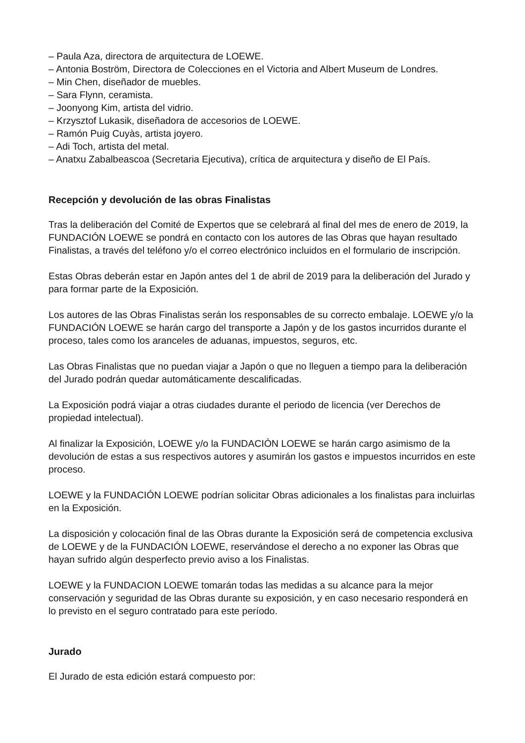– Paula Aza, directora de arquitectura de LOEWE.
– Antonia Boström, Directora de Colecciones en el Victoria and Albert Museum de Londres.
– Min Chen, diseñador de muebles.
– Sara Flynn, ceramista.
– Joonyong Kim, artista del vidrio.
– Krzysztof Lukasik, diseñadora de accesorios de LOEWE.
– Ramón Puig Cuyàs, artista joyero.
– Adi Toch, artista del metal.
– Anatxu Zabalbeascoa (Secretaria Ejecutiva), crítica de arquitectura y diseño de El País.
Recepción y devolución de las obras Finalistas
Tras la deliberación del Comité de Expertos que se celebrará al final del mes de enero de 2019, la FUNDACIÓN LOEWE se pondrá en contacto con los autores de las Obras que hayan resultado Finalistas, a través del teléfono y/o el correo electrónico incluidos en el formulario de inscripción.
Estas Obras deberán estar en Japón antes del 1 de abril de 2019 para la deliberación del Jurado y para formar parte de la Exposición.
Los autores de las Obras Finalistas serán los responsables de su correcto embalaje. LOEWE y/o la FUNDACIÓN LOEWE se harán cargo del transporte a Japón y de los gastos incurridos durante el proceso, tales como los aranceles de aduanas, impuestos, seguros, etc.
Las Obras Finalistas que no puedan viajar a Japón o que no lleguen a tiempo para la deliberación del Jurado podrán quedar automáticamente descalificadas.
La Exposición podrá viajar a otras ciudades durante el periodo de licencia (ver Derechos de propiedad intelectual).
Al finalizar la Exposición, LOEWE y/o la FUNDACIÓN LOEWE se harán cargo asimismo de la devolución de estas a sus respectivos autores y asumirán los gastos e impuestos incurridos en este proceso.
LOEWE y la FUNDACIÓN LOEWE podrían solicitar Obras adicionales a los finalistas para incluirlas en la Exposición.
La disposición y colocación final de las Obras durante la Exposición será de competencia exclusiva de LOEWE y de la FUNDACIÓN LOEWE, reservándose el derecho a no exponer las Obras que hayan sufrido algún desperfecto previo aviso a los Finalistas.
LOEWE y la FUNDACION LOEWE tomarán todas las medidas a su alcance para la mejor conservación y seguridad de las Obras durante su exposición, y en caso necesario responderá en lo previsto en el seguro contratado para este período.
Jurado
El Jurado de esta edición estará compuesto por: